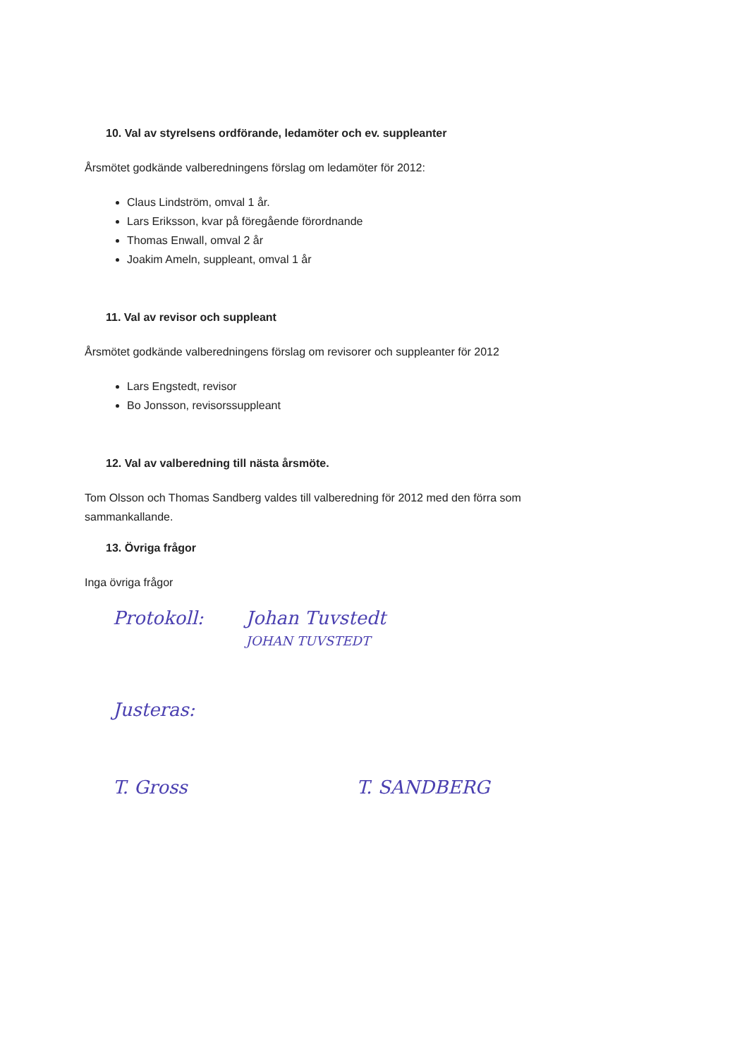10. Val av styrelsens ordförande, ledamöter och ev. suppleanter
Årsmötet godkände valberedningens förslag om ledamöter för 2012:
Claus Lindström, omval 1 år.
Lars Eriksson, kvar på föregående förordnande
Thomas Enwall, omval 2 år
Joakim Ameln, suppleant, omval 1 år
11. Val av revisor och suppleant
Årsmötet godkände valberedningens förslag om revisorer och suppleanter för 2012
Lars Engstedt, revisor
Bo Jonsson, revisorssuppleant
12. Val av valberedning till nästa årsmöte.
Tom Olsson och Thomas Sandberg valdes till valberedning för 2012 med den förra som sammankallande.
13. Övriga frågor
Inga övriga frågor
Protokoll: Johan Tuvstedt
JOHAN TUVSTEDT
Justeras:
T. Gross T. SANDBERG